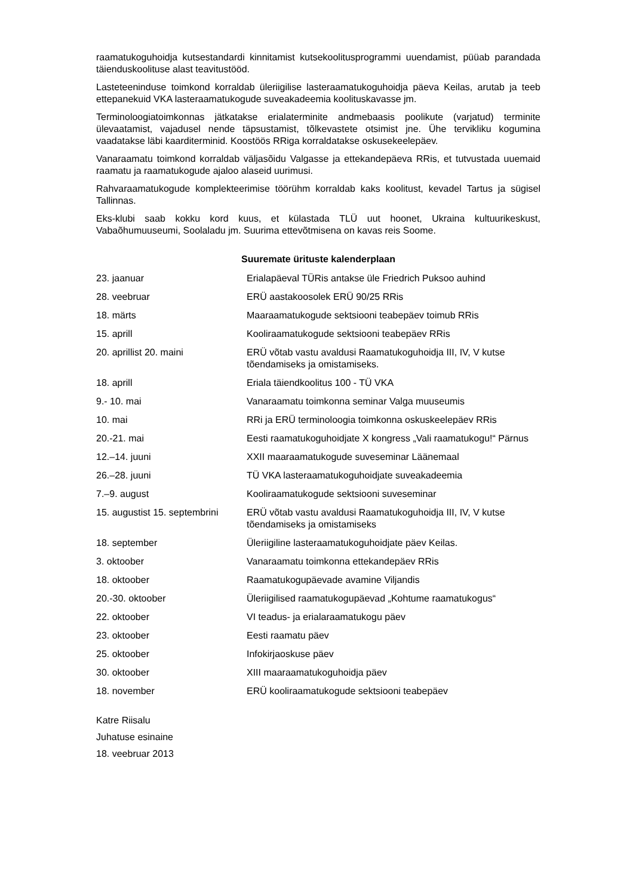raamatukoguhoidja kutsestandardi kinnitamist kutsekoolitusprogrammi uuendamist, püüab parandada täienduskoolituse alast teavitustööd.
Lasteteeninduse toimkond korraldab üleriigilise lasteraamatukoguhoidja päeva Keilas, arutab ja teeb ettepanekuid VKA lasteraamatukogude suveakadeemia koolituskavasse jm.
Terminoloogiatoimkonnas jätkatakse erialaterminite andmebaasis poolikute (varjatud) terminite ülevaatamist, vajadusel nende täpsustamist, tõlkevastete otsimist jne. Ühe tervikliku kogumina vaadatakse läbi kaarditerminid. Koostöös RRiga korraldatakse oskusekeelepäev.
Vanaraamatu toimkond korraldab väljasõidu Valgasse ja ettekandepäeva RRis, et tutvustada uuemaid raamatu ja raamatukogude ajaloo alaseid uurimusi.
Rahvaraamatukogude komplekteerimise töörühm korraldab kaks koolitust, kevadel Tartus ja sügisel Tallinnas.
Eks-klubi saab kokku kord kuus, et külastada TLÜ uut hoonet, Ukraina kultuurikeskust, Vabaõhumuuseumi, Soolaladu jm. Suurima ettevõtmisena on kavas reis Soome.
Suuremate ürituste kalenderplaan
| 23. jaanuar | Erialapäeval TÜRis antakse üle Friedrich Puksoo auhind |
| 28. veebruar | ERÜ aastakoosolek ERÜ 90/25 RRis |
| 18. märts | Maaraamatukogude sektsiooni teabepäev toimub RRis |
| 15. aprill | Kooliraamatukogude sektsiooni teabepäev RRis |
| 20. aprillist 20. maini | ERÜ võtab vastu avaldusi Raamatukoguhoidja III, IV, V kutse tõendamiseks ja omistamiseks. |
| 18. aprill | Eriala täiendkoolitus 100 - TÜ VKA |
| 9.- 10. mai | Vanaraamatu toimkonna seminar Valga muuseumis |
| 10. mai | RRi ja ERÜ terminoloogia toimkonna oskuskeelepäev RRis |
| 20.-21. mai | Eesti raamatukoguhoidjate X kongress „Vali raamatukogu!“ Pärnus |
| 12.–14. juuni | XXII maaraamatukogude suveseminar Läänemaal |
| 26.–28. juuni | TÜ VKA lasteraamatukoguhoidjate suveakadeemia |
| 7.–9. august | Kooliraamatukogude sektsiooni suveseminar |
| 15. augustist 15. septembrini | ERÜ võtab vastu avaldusi Raamatukoguhoidja III, IV, V kutse tõendamiseks ja omistamiseks |
| 18. september | Üleriigiline lasteraamatukoguhoidjate päev Keilas. |
| 3. oktoober | Vanaraamatu toimkonna ettekandepäev RRis |
| 18. oktoober | Raamatukogupäevade avamine Viljandis |
| 20.-30. oktoober | Üleriigilised raamatukogupäevad „Kohtume raamatukogus“ |
| 22. oktoober | VI teadus- ja erialaraamatukogu päev |
| 23. oktoober | Eesti raamatu päev |
| 25. oktoober | Infokirjaoskuse päev |
| 30. oktoober | XIII maaraamatukoguhoidja päev |
| 18. november | ERÜ kooliraamatukogude sektsiooni teabepäev |
Katre Riisalu
Juhatuse esinaine
18. veebruar 2013